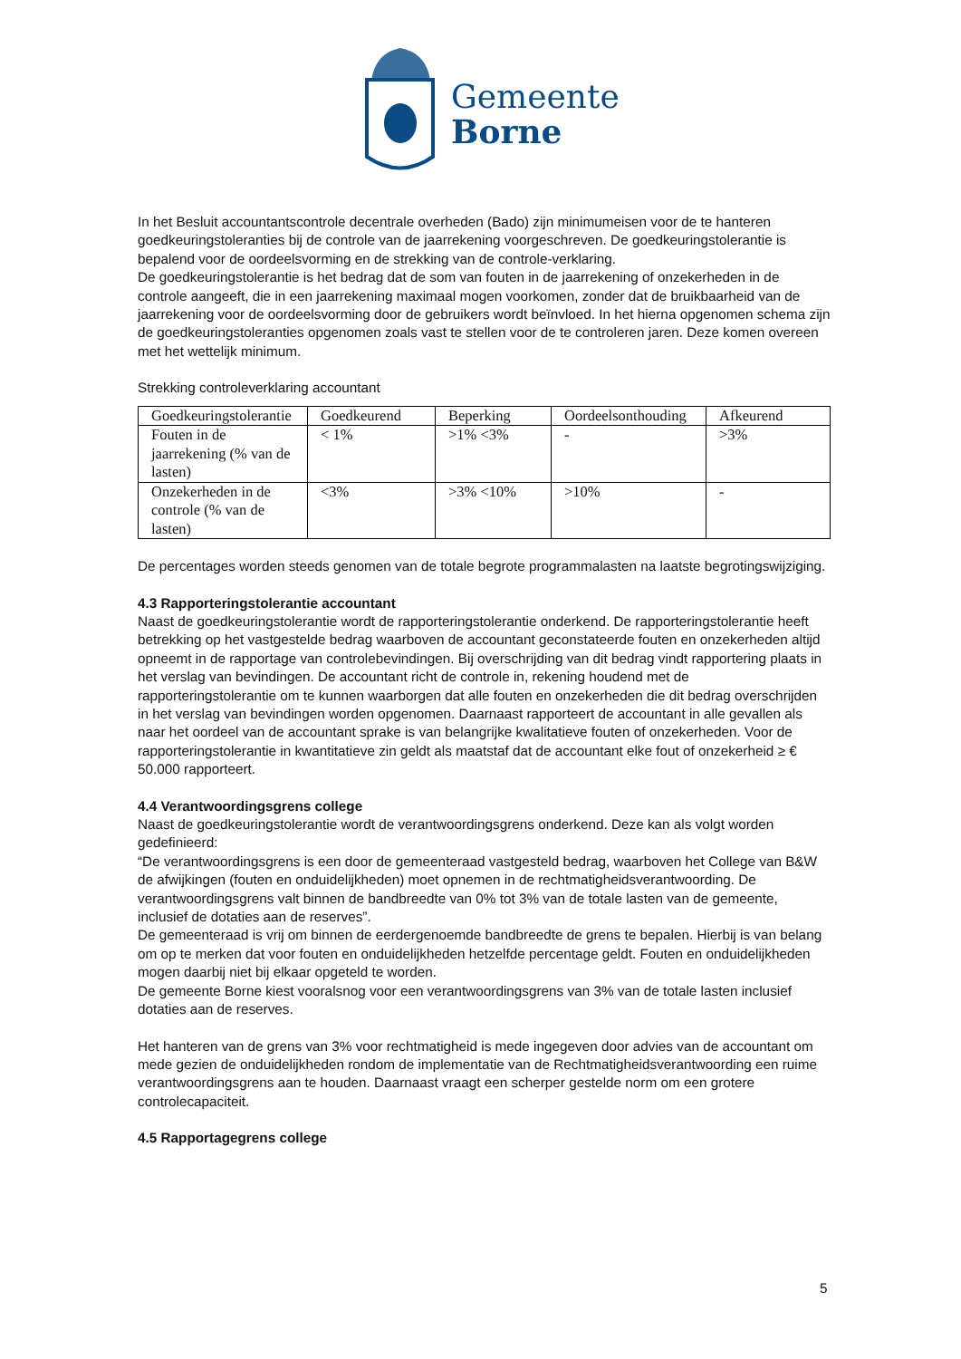Gemeente
Borne
In het Besluit accountantscontrole decentrale overheden (Bado) zijn minimumeisen voor de te hanteren goedkeuringstoleranties bij de controle van de jaarrekening voorgeschreven. De goedkeuringstolerantie is bepalend voor de oordeelsvorming en de strekking van de controle-verklaring.
De goedkeuringstolerantie is het bedrag dat de som van fouten in de jaarrekening of onzekerheden in de controle aangeeft, die in een jaarrekening maximaal mogen voorkomen, zonder dat de bruikbaarheid van de jaarrekening voor de oordeelsvorming door de gebruikers wordt beïnvloed. In het hierna opgenomen schema zijn de goedkeuringstoleranties opgenomen zoals vast te stellen voor de te controleren jaren. Deze komen overeen met het wettelijk minimum.
Strekking controleverklaring accountant
| Goedkeuringstolerantie | Goedkeurend | Beperking | Oordeelsonthouding | Afkeurend |
| Fouten in de jaarrekening (% van de lasten) | < 1% | >1% <3% | - | >3% |
| Onzekerheden in de controle (% van de lasten) | <3% | >3% <10% | >10% | - |
De percentages worden steeds genomen van de totale begrote programmalasten na laatste begrotingswijziging.
4.3 Rapporteringstolerantie accountant
Naast de goedkeuringstolerantie wordt de rapporteringstolerantie onderkend. De rapporteringstolerantie heeft betrekking op het vastgestelde bedrag waarboven de accountant geconstateerde fouten en onzekerheden altijd opneemt in de rapportage van controlebevindingen. Bij overschrijding van dit bedrag vindt rapportering plaats in het verslag van bevindingen. De accountant richt de controle in, rekening houdend met de rapporteringstolerantie om te kunnen waarborgen dat alle fouten en onzekerheden die dit bedrag overschrijden in het verslag van bevindingen worden opgenomen. Daarnaast rapporteert de accountant in alle gevallen als naar het oordeel van de accountant sprake is van belangrijke kwalitatieve fouten of onzekerheden. Voor de rapporteringstolerantie in kwantitatieve zin geldt als maatstaf dat de accountant elke fout of onzekerheid ≥ € 50.000 rapporteert.
4.4 Verantwoordingsgrens college
Naast de goedkeuringstolerantie wordt de verantwoordingsgrens onderkend. Deze kan als volgt worden gedefinieerd:
“De verantwoordingsgrens is een door de gemeenteraad vastgesteld bedrag, waarboven het College van B&W de afwijkingen (fouten en onduidelijkheden) moet opnemen in de rechtmatigheidsverantwoording. De verantwoordingsgrens valt binnen de bandbreedte van 0% tot 3% van de totale lasten van de gemeente, inclusief de dotaties aan de reserves”.
De gemeenteraad is vrij om binnen de eerdergenoemde bandbreedte de grens te bepalen. Hierbij is van belang om op te merken dat voor fouten en onduidelijkheden hetzelfde percentage geldt. Fouten en onduidelijkheden mogen daarbij niet bij elkaar opgeteld te worden.
De gemeente Borne kiest vooralsnog voor een verantwoordingsgrens van 3% van de totale lasten inclusief dotaties aan de reserves.
Het hanteren van de grens van 3% voor rechtmatigheid is mede ingegeven door advies van de accountant om mede gezien de onduidelijkheden rondom de implementatie van de Rechtmatigheidsverantwoording een ruime verantwoordingsgrens aan te houden. Daarnaast vraagt een scherper gestelde norm om een grotere controlecapaciteit.
4.5 Rapportagegrens college
5